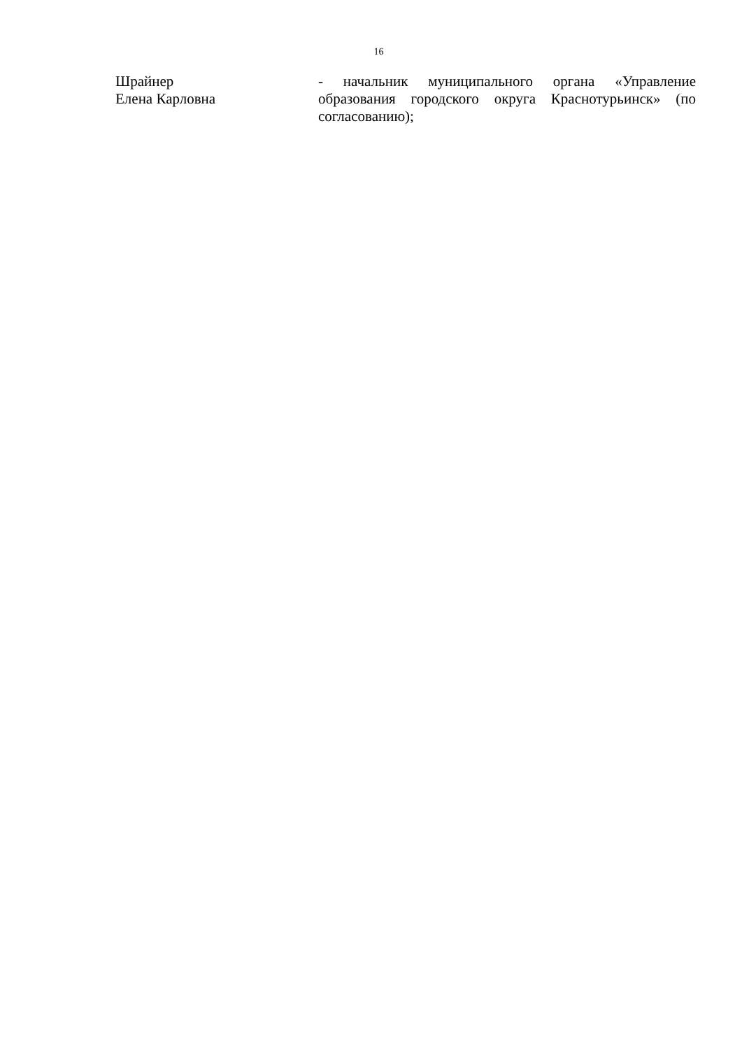16
Шрайнер
Елена Карловна
- начальник муниципального органа «Управление образования городского округа Краснотурьинск» (по согласованию);